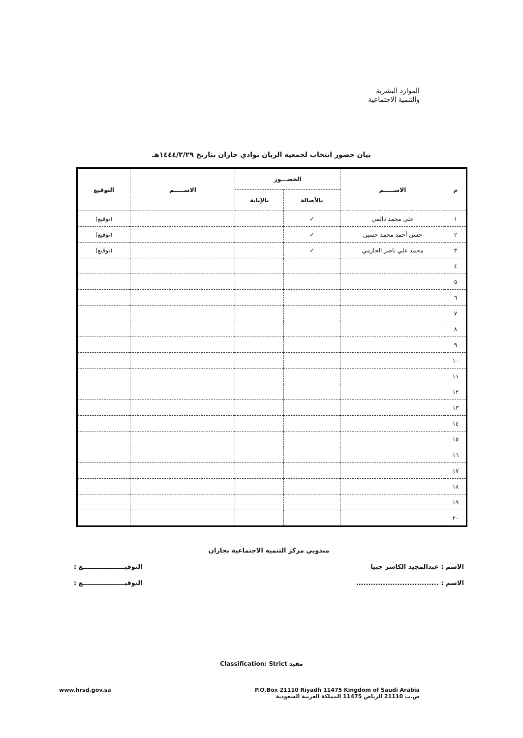الموارد البشرية
والتنمية الاجتماعية
بيان حضور انتخاب لجمعية الريان بوادي جازان بتاريخ ١٤٤٤/٣/٢٩هـ
| م | الاســـــم | الحضـــور | | الاســـــم | التوقيع |
| --- | --- | --- | --- | --- | --- |
| | | بالأصالة | بالإنابة | | |
| ١ | علي محمد دالمي | ✓ | | | (توقيع) |
| ٢ | حسن أحمد محمد حسين | ✓ | | | (توقيع) |
| ٣ | محمد علي ناصر الحازمي | ✓ | | | (توقيع) |
| ٤ | | | | | |
| ٥ | | | | | |
| ٦ | | | | | |
| ٧ | | | | | |
| ٨ | | | | | |
| ٩ | | | | | |
| ١٠ | | | | | |
| ١١ | | | | | |
| ١٢ | | | | | |
| ١٣ | | | | | |
| ١٤ | | | | | |
| ١٥ | | | | | |
| ١٦ | | | | | |
| ١٧ | | | | | |
| ١٨ | | | | | |
| ١٩ | | | | | |
| ٢٠ | | | | | |
مندوبي مركز التنمية الاجتماعية بجازان
الاسم : عبدالمجيد الكاشر جبيا التوقيـــــــــــــــــــع :
الاسم : .................................. التوقيـــــــــــــــــــع :
Classification: Strict مقيد
www.hrsd.gov.sa P.O.Box 21110 Riyadh 11475 Kingdom of Saudi Arabia
ص.ب 21110 الرياض 11475 المملكة العربية السعودية